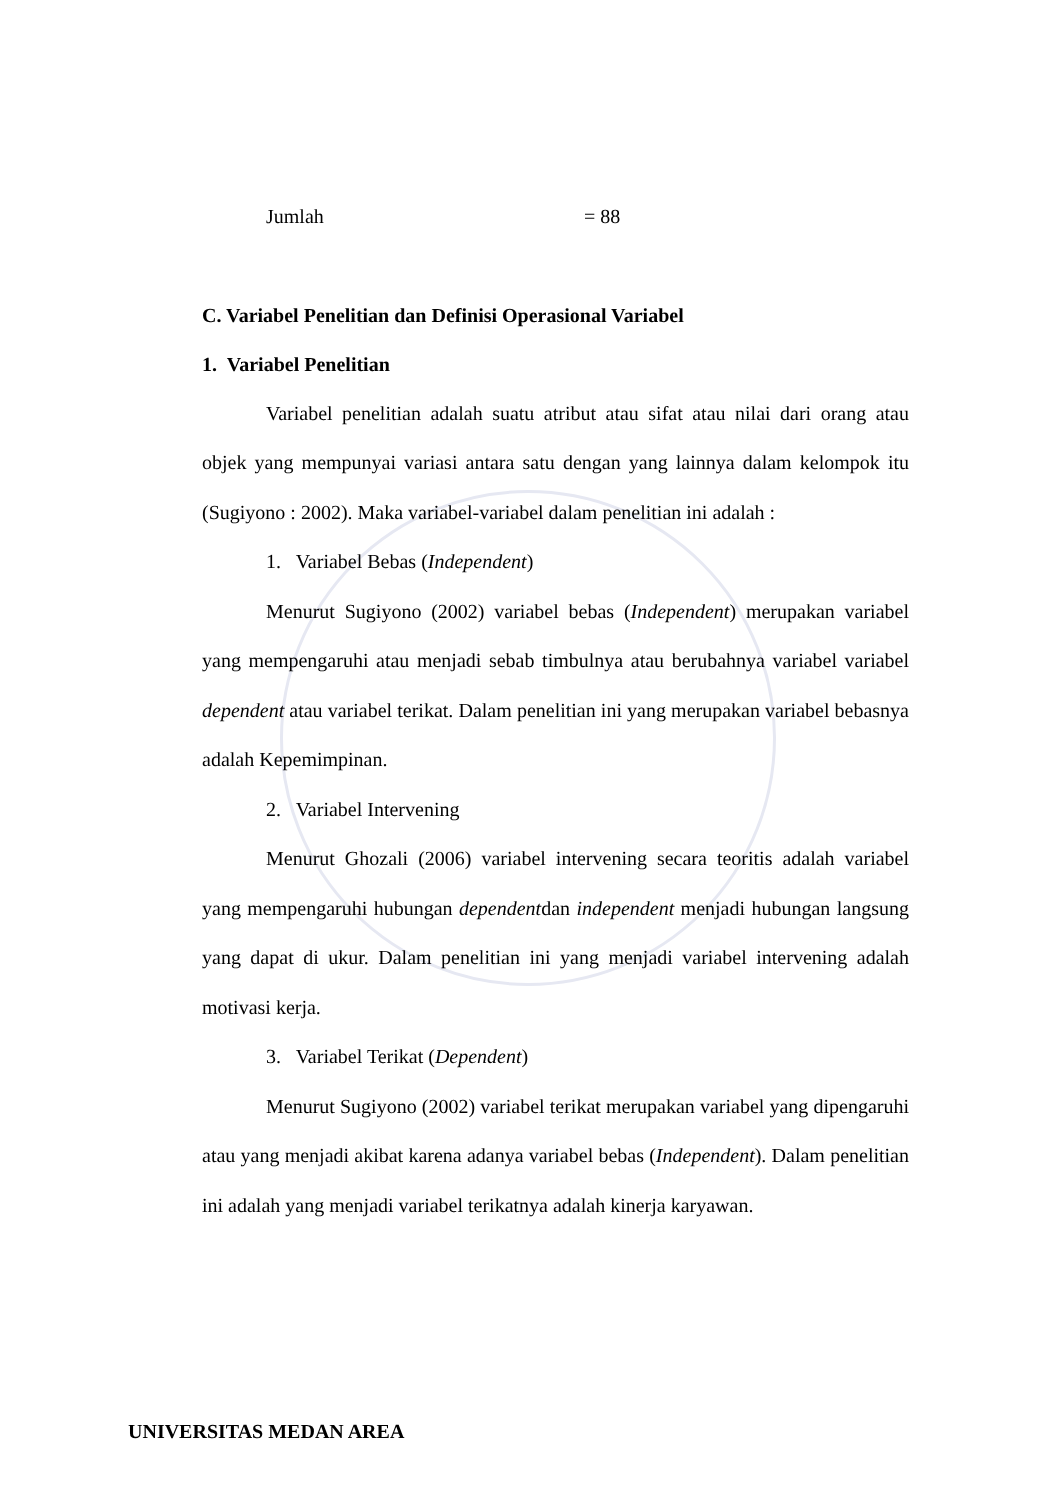Jumlah = 88
C. Variabel Penelitian dan Definisi Operasional Variabel
1. Variabel Penelitian
Variabel penelitian adalah suatu atribut atau sifat atau nilai dari orang atau objek yang mempunyai variasi antara satu dengan yang lainnya dalam kelompok itu (Sugiyono : 2002). Maka variabel-variabel dalam penelitian ini adalah :
1. Variabel Bebas (Independent)
Menurut Sugiyono (2002) variabel bebas (Independent) merupakan variabel yang mempengaruhi atau menjadi sebab timbulnya atau berubahnya variabel variabel dependent atau variabel terikat. Dalam penelitian ini yang merupakan variabel bebasnya adalah Kepemimpinan.
2. Variabel Intervening
Menurut Ghozali (2006) variabel intervening secara teoritis adalah variabel yang mempengaruhi hubungan dependentdan independent menjadi hubungan langsung yang dapat di ukur. Dalam penelitian ini yang menjadi variabel intervening adalah motivasi kerja.
3. Variabel Terikat (Dependent)
Menurut Sugiyono (2002) variabel terikat merupakan variabel yang dipengaruhi atau yang menjadi akibat karena adanya variabel bebas (Independent). Dalam penelitian ini adalah yang menjadi variabel terikatnya adalah kinerja karyawan.
UNIVERSITAS MEDAN AREA